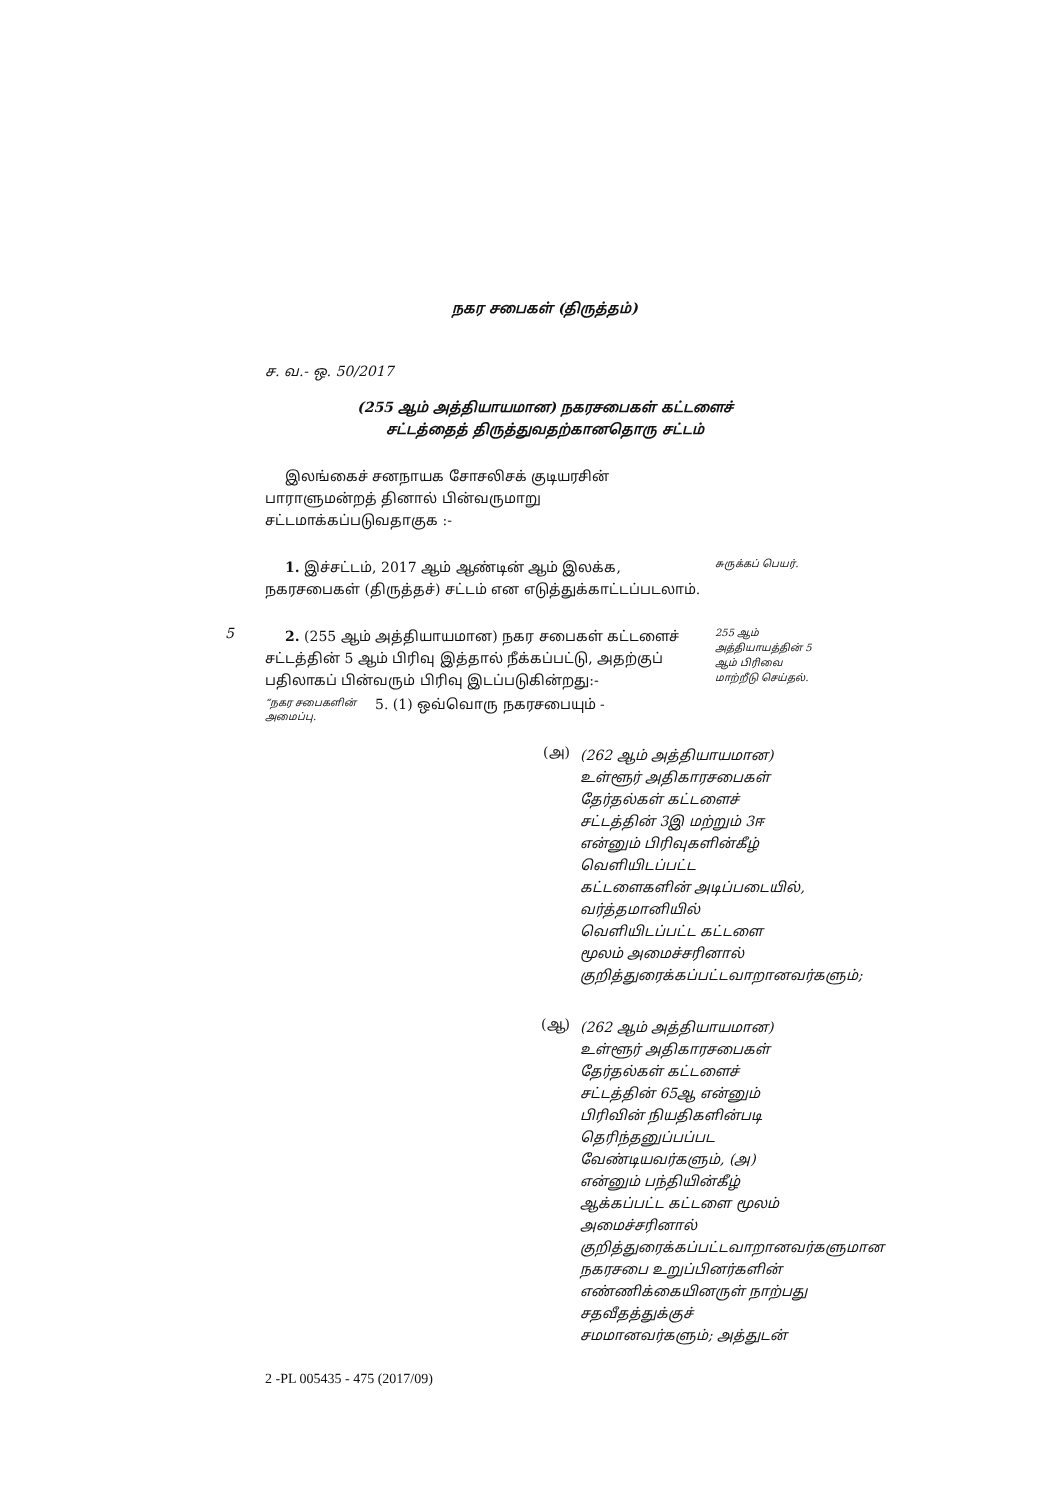நகர சபைகள் (திருத்தம்)
ச. வ.- ஒ. 50/2017
(255 ஆம் அத்தியாயமான) நகரசபைகள் கட்டளைச்
சட்டத்தைத் திருத்துவதற்கானதொரு சட்டம்
இலங்கைச் சனநாயக சோசலிசக் குடியரசின் பாராளுமன்றத் தினால் பின்வருமாறு சட்டமாக்கப்படுவதாகுக :-
1. இச்சட்டம், 2017 ஆம் ஆண்டின் ஆம் இலக்க, நகரசபைகள் (திருத்தச்) சட்டம் என எடுத்துக்காட்டப்படலாம்.
சுருக்கப் பெயர்.
5
2. (255 ஆம் அத்தியாயமான) நகர சபைகள் கட்டளைச் சட்டத்தின் 5 ஆம் பிரிவு இத்தால் நீக்கப்பட்டு, அதற்குப் பதிலாகப் பின்வரும் பிரிவு இடப்படுகின்றது:-
255 ஆம் அத்தியாயத்தின் 5 ஆம் பிரிவை மாற்றீடு செய்தல்.
“நகர சபைகளின் அமைப்பு.
5. (1) ஒவ்வொரு நகரசபையும் -
(அ)
(262 ஆம் அத்தியாயமான) உள்ளூர் அதிகாரசபைகள் தேர்தல்கள் கட்டளைச் சட்டத்தின் 3இ மற்றும் 3ஈ என்னும் பிரிவுகளின்கீழ் வெளியிடப்பட்ட கட்டளைகளின் அடிப்படையில், வர்த்தமானியில் வெளியிடப்பட்ட கட்டளை மூலம் அமைச்சரினால் குறித்துரைக்கப்பட்டவாறானவர்களும்;
(ஆ)
(262 ஆம் அத்தியாயமான) உள்ளூர் அதிகாரசபைகள் தேர்தல்கள் கட்டளைச் சட்டத்தின் 65ஆ என்னும் பிரிவின் நியதிகளின்படி தெரிந்தனுப்பப்பட வேண்டியவர்களும், (அ) என்னும் பந்தியின்கீழ் ஆக்கப்பட்ட கட்டளை மூலம் அமைச்சரினால் குறித்துரைக்கப்பட்டவாறானவர்களுமான நகரசபை உறுப்பினர்களின் எண்ணிக்கையினருள் நாற்பது சதவீதத்துக்குச் சமமானவர்களும்; அத்துடன்
2 -PL 005435 - 475 (2017/09)